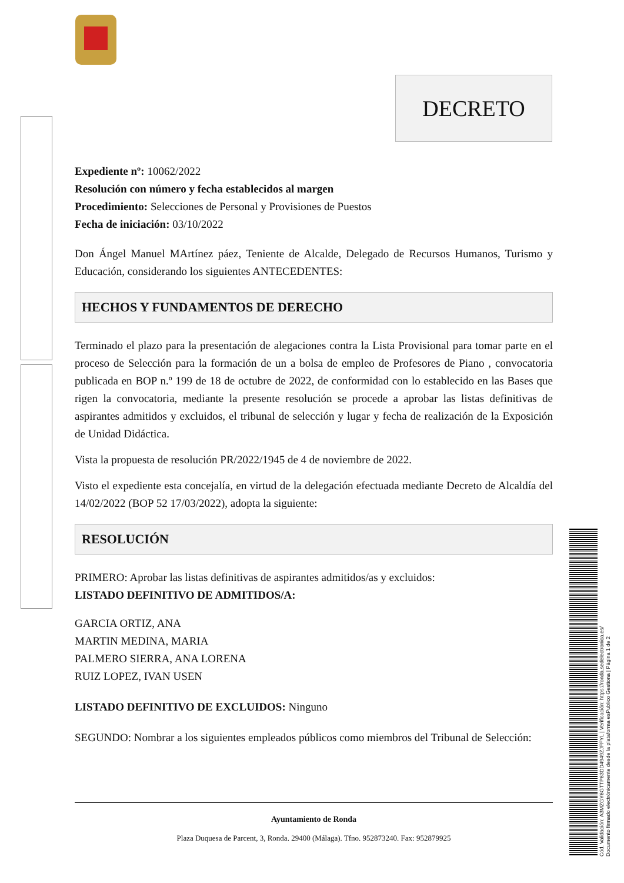DECRETO
Expediente nº: 10062/2022
Resolución con número y fecha establecidos al margen
Procedimiento: Selecciones de Personal y Provisiones de Puestos
Fecha de iniciación: 03/10/2022
Don Ángel Manuel MArtínez páez, Teniente de Alcalde, Delegado de Recursos Humanos, Turismo y Educación, considerando los siguientes ANTECEDENTES:
HECHOS Y FUNDAMENTOS DE DERECHO
Terminado el plazo para la presentación de alegaciones contra la Lista Provisional para tomar parte en el proceso de Selección para la formación de un a bolsa de empleo de Profesores de Piano , convocatoria publicada en BOP n.º 199 de 18 de octubre de 2022, de conformidad con lo establecido en las Bases que rigen la convocatoria, mediante la presente resolución se procede a aprobar las listas definitivas de aspirantes admitidos y excluidos, el tribunal de selección y lugar y fecha de realización de la Exposición de Unidad Didáctica.
Vista la propuesta de resolución PR/2022/1945 de 4 de noviembre de 2022.
Visto el expediente esta concejalía, en virtud de la delegación efectuada mediante Decreto de Alcaldía del 14/02/2022 (BOP 52 17/03/2022), adopta la siguiente:
RESOLUCIÓN
PRIMERO: Aprobar las listas definitivas de aspirantes admitidos/as y excluidos:
LISTADO DEFINITIVO DE ADMITIDOS/A:
GARCIA ORTIZ, ANA
MARTIN MEDINA, MARIA
PALMERO SIERRA, ANA LORENA
RUIZ LOPEZ, IVAN USEN
LISTADO DEFINITIVO DE EXCLUIDOS: Ninguno
SEGUNDO: Nombrar a los siguientes empleados públicos como miembros del Tribunal de Selección:
Ayuntamiento de Ronda
Plaza Duquesa de Parcent, 3, Ronda. 29400 (Málaga). Tfno. 952873240. Fax: 952879925
Cód. Validación: A3MZGY6GTTP63DD4949ZJFFYL | Verificación: https://ronda.sedelectronica.es/
Documento firmado electrónicamente desde la plataforma esPublico Gestiona | Página 1 de 2